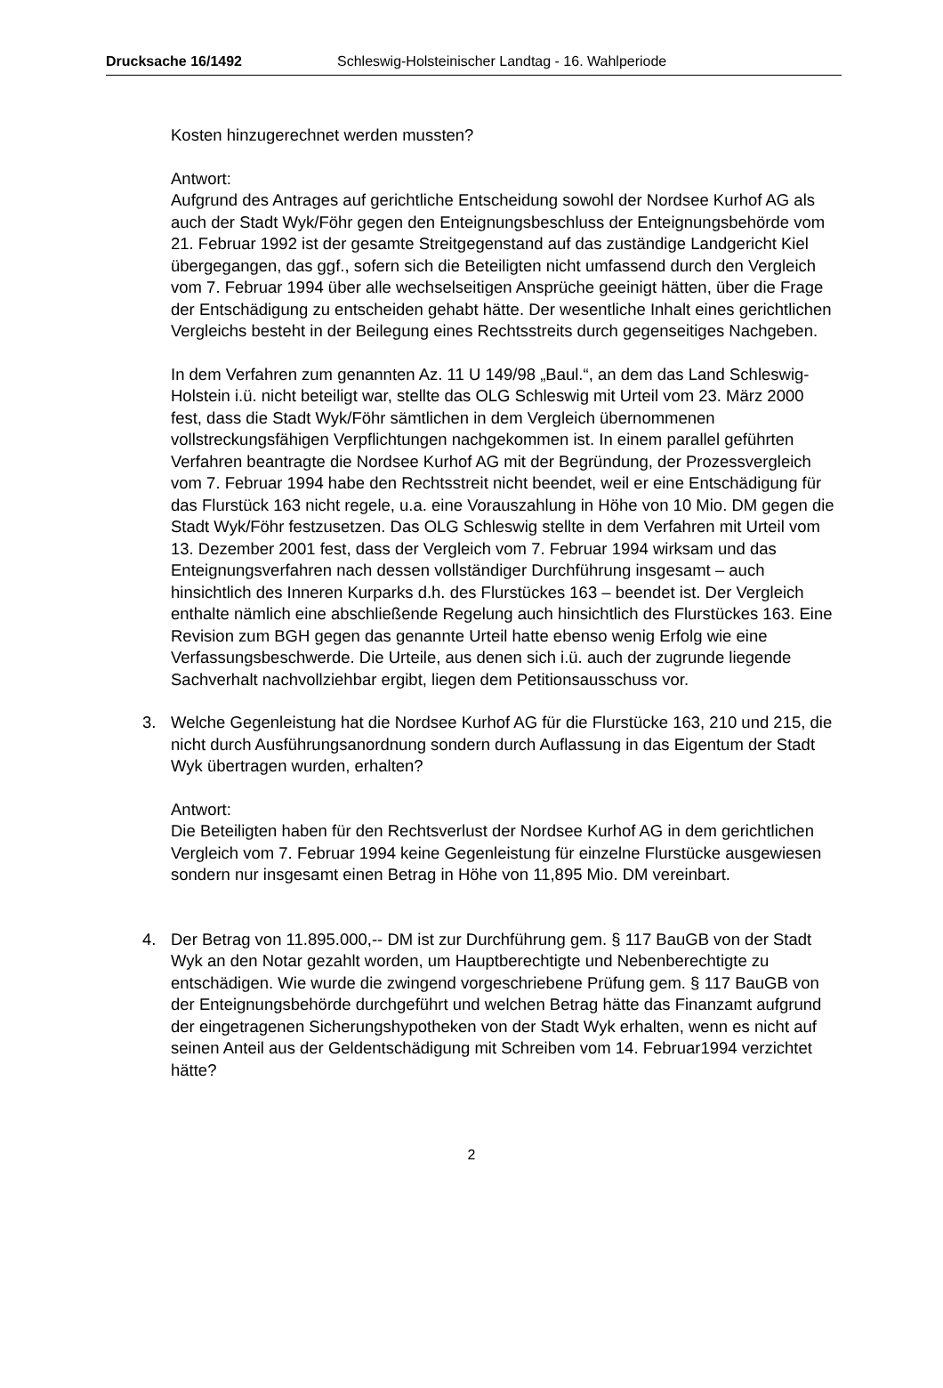Drucksache 16/1492 Schleswig-Holsteinischer Landtag - 16. Wahlperiode
Kosten hinzugerechnet werden mussten?
Antwort:
Aufgrund des Antrages auf gerichtliche Entscheidung sowohl der Nordsee Kurhof AG als auch der Stadt Wyk/Föhr gegen den Enteignungsbeschluss der Enteignungsbehörde vom 21. Februar 1992 ist der gesamte Streitgegenstand auf das zuständige Landgericht Kiel übergegangen, das ggf., sofern sich die Beteiligten nicht umfassend durch den Vergleich vom 7. Februar 1994 über alle wechselseitigen Ansprüche geeinigt hätten, über die Frage der Entschädigung zu entscheiden gehabt hätte. Der wesentliche Inhalt eines gerichtlichen Vergleichs besteht in der Beilegung eines Rechtsstreits durch gegenseitiges Nachgeben.
In dem Verfahren zum genannten Az. 11 U 149/98 „Baul.“, an dem das Land Schleswig-Holstein i.ü. nicht beteiligt war, stellte das OLG Schleswig mit Urteil vom 23. März 2000 fest, dass die Stadt Wyk/Föhr sämtlichen in dem Vergleich übernommenen vollstreckungsfähigen Verpflichtungen nachgekommen ist. In einem parallel geführten Verfahren beantragte die Nordsee Kurhof AG mit der Begründung, der Prozessvergleich vom 7. Februar 1994 habe den Rechtsstreit nicht beendet, weil er eine Entschädigung für das Flurstück 163 nicht regele, u.a. eine Vorauszahlung in Höhe von 10 Mio. DM gegen die Stadt Wyk/Föhr festzusetzen. Das OLG Schleswig stellte in dem Verfahren mit Urteil vom 13. Dezember 2001 fest, dass der Vergleich vom 7. Februar 1994 wirksam und das Enteignungsverfahren nach dessen vollständiger Durchführung insgesamt – auch hinsichtlich des Inneren Kurparks d.h. des Flurstückes 163 – beendet ist. Der Vergleich enthalte nämlich eine abschließende Regelung auch hinsichtlich des Flurstückes 163. Eine Revision zum BGH gegen das genannte Urteil hatte ebenso wenig Erfolg wie eine Verfassungsbeschwerde. Die Urteile, aus denen sich i.ü. auch der zugrunde liegende Sachverhalt nachvollziehbar ergibt, liegen dem Petitionsausschuss vor.
3. Welche Gegenleistung hat die Nordsee Kurhof AG für die Flurstücke 163, 210 und 215, die nicht durch Ausführungsanordnung sondern durch Auflassung in das Eigentum der Stadt Wyk übertragen wurden, erhalten?
Antwort:
Die Beteiligten haben für den Rechtsverlust der Nordsee Kurhof AG in dem gerichtlichen Vergleich vom 7. Februar 1994 keine Gegenleistung für einzelne Flurstücke ausgewiesen sondern nur insgesamt einen Betrag in Höhe von 11,895 Mio. DM vereinbart.
4. Der Betrag von 11.895.000,-- DM ist zur Durchführung gem. § 117 BauGB von der Stadt Wyk an den Notar gezahlt worden, um Hauptberechtigte und Nebenberechtigte zu entschädigen. Wie wurde die zwingend vorgeschriebene Prüfung gem. § 117 BauGB von der Enteignungsbehörde durchgeführt und welchen Betrag hätte das Finanzamt aufgrund der eingetragenen Sicherungshypotheken von der Stadt Wyk erhalten, wenn es nicht auf seinen Anteil aus der Geldentschädigung mit Schreiben vom 14. Februar1994 verzichtet hätte?
2